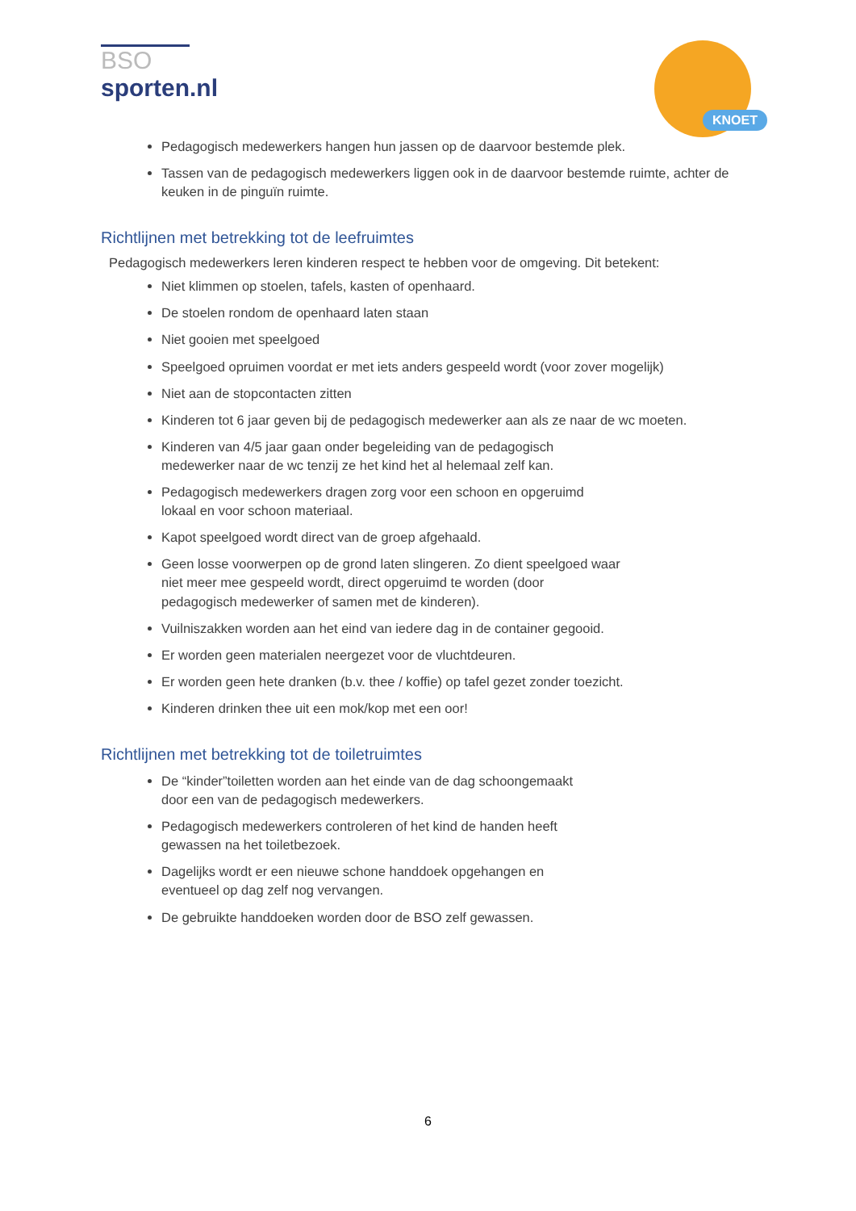BSO
sporten.nl
KNOET
Pedagogisch medewerkers hangen hun jassen op de daarvoor bestemde plek.
Tassen van de pedagogisch medewerkers liggen ook in de daarvoor bestemde ruimte, achter de keuken in de pinguïn ruimte.
Richtlijnen met betrekking tot de leefruimtes
Pedagogisch medewerkers leren kinderen respect te hebben voor de omgeving. Dit betekent:
Niet klimmen op stoelen, tafels, kasten of openhaard.
De stoelen rondom de openhaard laten staan
Niet gooien met speelgoed
Speelgoed opruimen voordat er met iets anders gespeeld wordt (voor zover mogelijk)
Niet aan de stopcontacten zitten
Kinderen tot 6 jaar geven bij de pedagogisch medewerker aan als ze naar de wc moeten.
Kinderen van 4/5 jaar gaan onder begeleiding van de pedagogisch
medewerker naar de wc tenzij ze het kind het al helemaal zelf kan.
Pedagogisch medewerkers dragen zorg voor een schoon en opgeruimd
lokaal en voor schoon materiaal.
Kapot speelgoed wordt direct van de groep afgehaald.
Geen losse voorwerpen op de grond laten slingeren. Zo dient speelgoed waar
niet meer mee gespeeld wordt, direct opgeruimd te worden (door
pedagogisch medewerker of samen met de kinderen).
Vuilniszakken worden aan het eind van iedere dag in de container gegooid.
Er worden geen materialen neergezet voor de vluchtdeuren.
Er worden geen hete dranken (b.v. thee / koffie) op tafel gezet zonder toezicht.
Kinderen drinken thee uit een mok/kop met een oor!
Richtlijnen met betrekking tot de toiletruimtes
De “kinder”toiletten worden aan het einde van de dag schoongemaakt
door een van de pedagogisch medewerkers.
Pedagogisch medewerkers controleren of het kind de handen heeft
gewassen na het toiletbezoek.
Dagelijks wordt er een nieuwe schone handdoek opgehangen en
eventueel op dag zelf nog vervangen.
De gebruikte handdoeken worden door de BSO zelf gewassen.
6